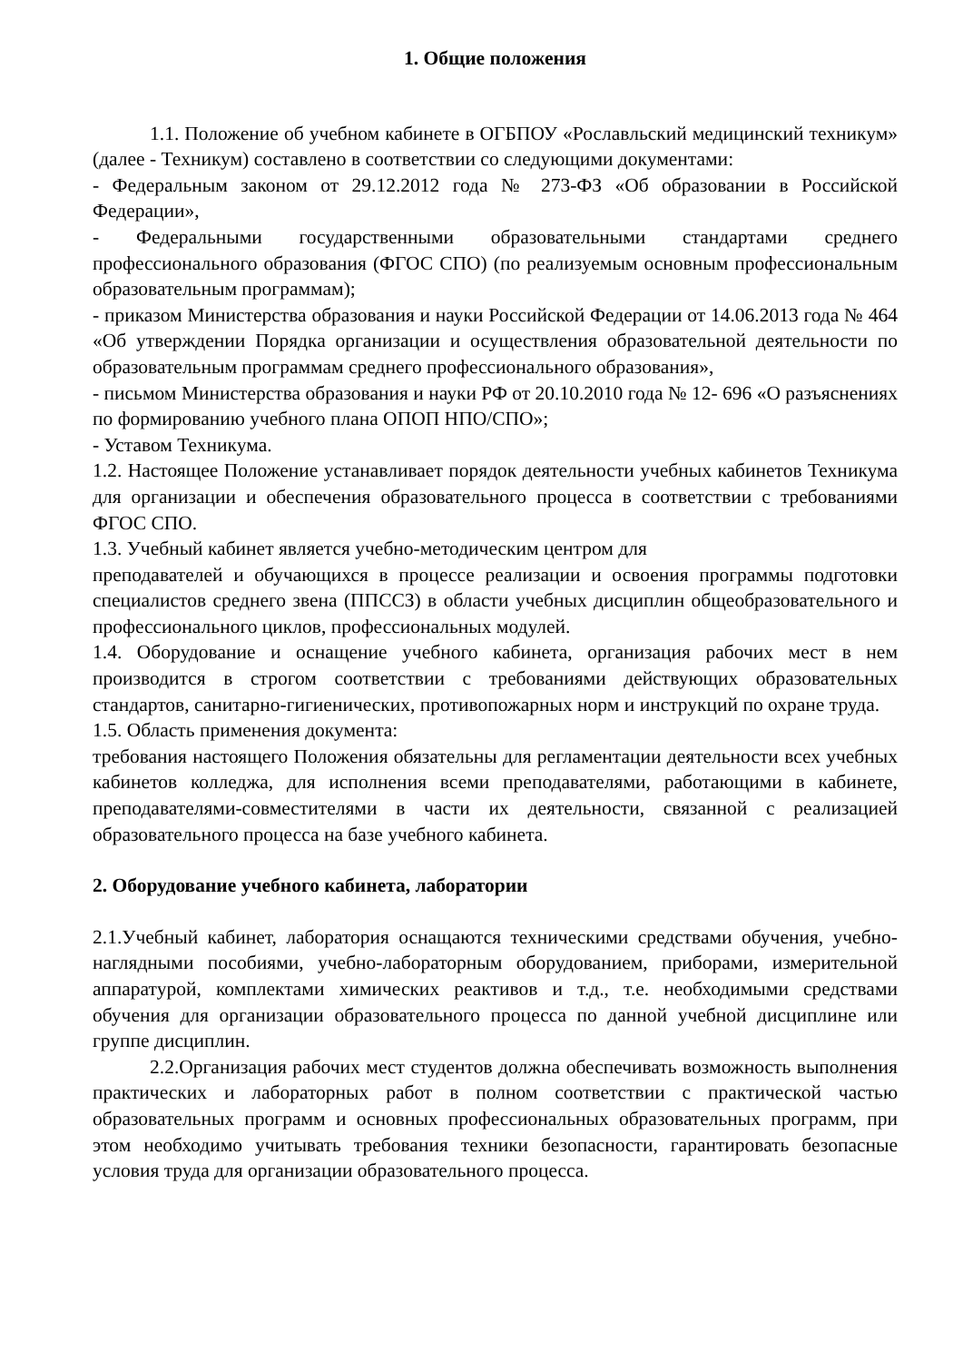1. Общие положения
1.1. Положение об учебном кабинете в ОГБПОУ «Рославльский медицинский техникум» (далее - Техникум) составлено в соответствии со следующими документами:
- Федеральным законом от 29.12.2012 года № 273-ФЗ «Об образовании в Российской Федерации»,
- Федеральными государственными образовательными стандартами среднего профессионального образования (ФГОС СПО) (по реализуемым основным профессиональным образовательным программам);
- приказом Министерства образования и науки Российской Федерации от 14.06.2013 года № 464 «Об утверждении Порядка организации и осуществления образовательной деятельности по образовательным программам среднего профессионального образования»,
- письмом Министерства образования и науки РФ от 20.10.2010 года № 12- 696 «О разъяснениях по формированию учебного плана ОПОП НПО/СПО»;
- Уставом Техникума.
1.2. Настоящее Положение устанавливает порядок деятельности учебных кабинетов Техникума для организации и обеспечения образовательного процесса в соответствии с требованиями ФГОС СПО.
1.3. Учебный кабинет является учебно-методическим центром для
преподавателей и обучающихся в процессе реализации и освоения программы подготовки специалистов среднего звена (ППССЗ) в области учебных дисциплин общеобразовательного и профессионального циклов, профессиональных модулей.
1.4. Оборудование и оснащение учебного кабинета, организация рабочих мест в нем производится в строгом соответствии с требованиями действующих образовательных стандартов, санитарно-гигиенических, противопожарных норм и инструкций по охране труда.
1.5. Область применения документа:
требования настоящего Положения обязательны для регламентации деятельности всех учебных кабинетов колледжа, для исполнения всеми преподавателями, работающими в кабинете, преподавателями-совместителями в части их деятельности, связанной с реализацией образовательного процесса на базе учебного кабинета.
2. Оборудование учебного кабинета, лаборатории
2.1.Учебный кабинет, лаборатория оснащаются техническими средствами обучения, учебно-наглядными пособиями, учебно-лабораторным оборудованием, приборами, измерительной аппаратурой, комплектами химических реактивов и т.д., т.е. необходимыми средствами обучения для организации образовательного процесса по данной учебной дисциплине или группе дисциплин.
2.2.Организация рабочих мест студентов должна обеспечивать возможность выполнения практических и лабораторных работ в полном соответствии с практической частью образовательных программ и основных профессиональных образовательных программ, при этом необходимо учитывать требования техники безопасности, гарантировать безопасные условия труда для организации образовательного процесса.